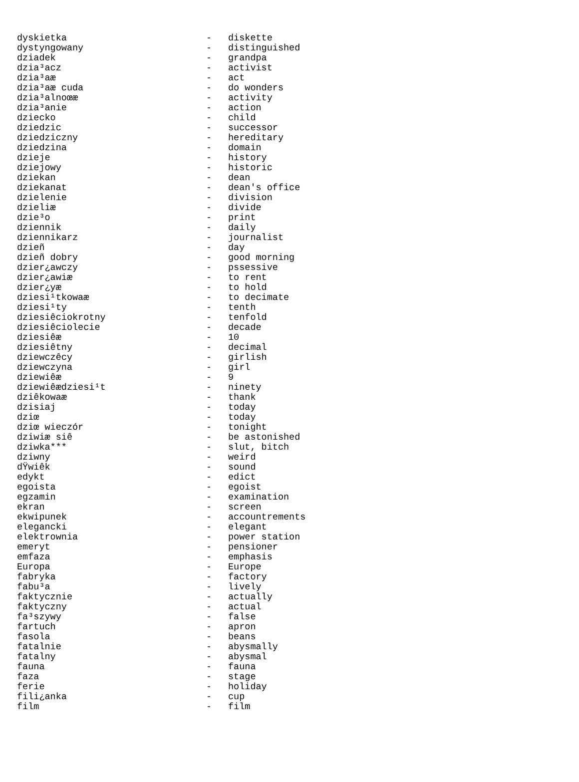| dyskietka | - | diskette |
| dystyngowany | - | distinguished |
| dziadek | - | grandpa |
| dzia³acz | - | activist |
| dzia³aæ | - | act |
| dzia³aæ cuda | - | do wonders |
| dzia³alnoœæ | - | activity |
| dzia³anie | - | action |
| dziecko | - | child |
| dziedzic | - | successor |
| dziedziczny | - | hereditary |
| dziedzina | - | domain |
| dzieje | - | history |
| dziejowy | - | historic |
| dziekan | - | dean |
| dziekanat | - | dean's office |
| dzielenie | - | division |
| dzieliæ | - | divide |
| dzie³o | - | print |
| dziennik | - | daily |
| dziennikarz | - | journalist |
| dzieñ | - | day |
| dzieñ dobry | - | good morning |
| dzier¿awczy | - | pssessive |
| dzier¿awiæ | - | to rent |
| dzier¿yæ | - | to hold |
| dziesi¹tkowaæ | - | to decimate |
| dziesi¹ty | - | tenth |
| dziesiêciokrotny | - | tenfold |
| dziesiêciolecie | - | decade |
| dziesiêæ | - | 10 |
| dziesiêtny | - | decimal |
| dziewczêcy | - | girlish |
| dziewczyna | - | girl |
| dziewiêæ | - | 9 |
| dziewiêædziesi¹t | - | ninety |
| dziêkowaæ | - | thank |
| dzisiaj | - | today |
| dziœ | - | today |
| dziœ wieczór | - | tonight |
| dziwiæ siê | - | be astonished |
| dziwka*** | - | slut, bitch |
| dziwny | - | weird |
| dŸwiêk | - | sound |
| edykt | - | edict |
| egoista | - | egoist |
| egzamin | - | examination |
| ekran | - | screen |
| ekwipunek | - | accountrements |
| elegancki | - | elegant |
| elektrownia | - | power station |
| emeryt | - | pensioner |
| emfaza | - | emphasis |
| Europa | - | Europe |
| fabryka | - | factory |
| fabu³a | - | lively |
| faktycznie | - | actually |
| faktyczny | - | actual |
| fa³szywy | - | false |
| fartuch | - | apron |
| fasola | - | beans |
| fatalnie | - | abysmally |
| fatalny | - | abysmal |
| fauna | - | fauna |
| faza | - | stage |
| ferie | - | holiday |
| fili¿anka | - | cup |
| film | - | film |